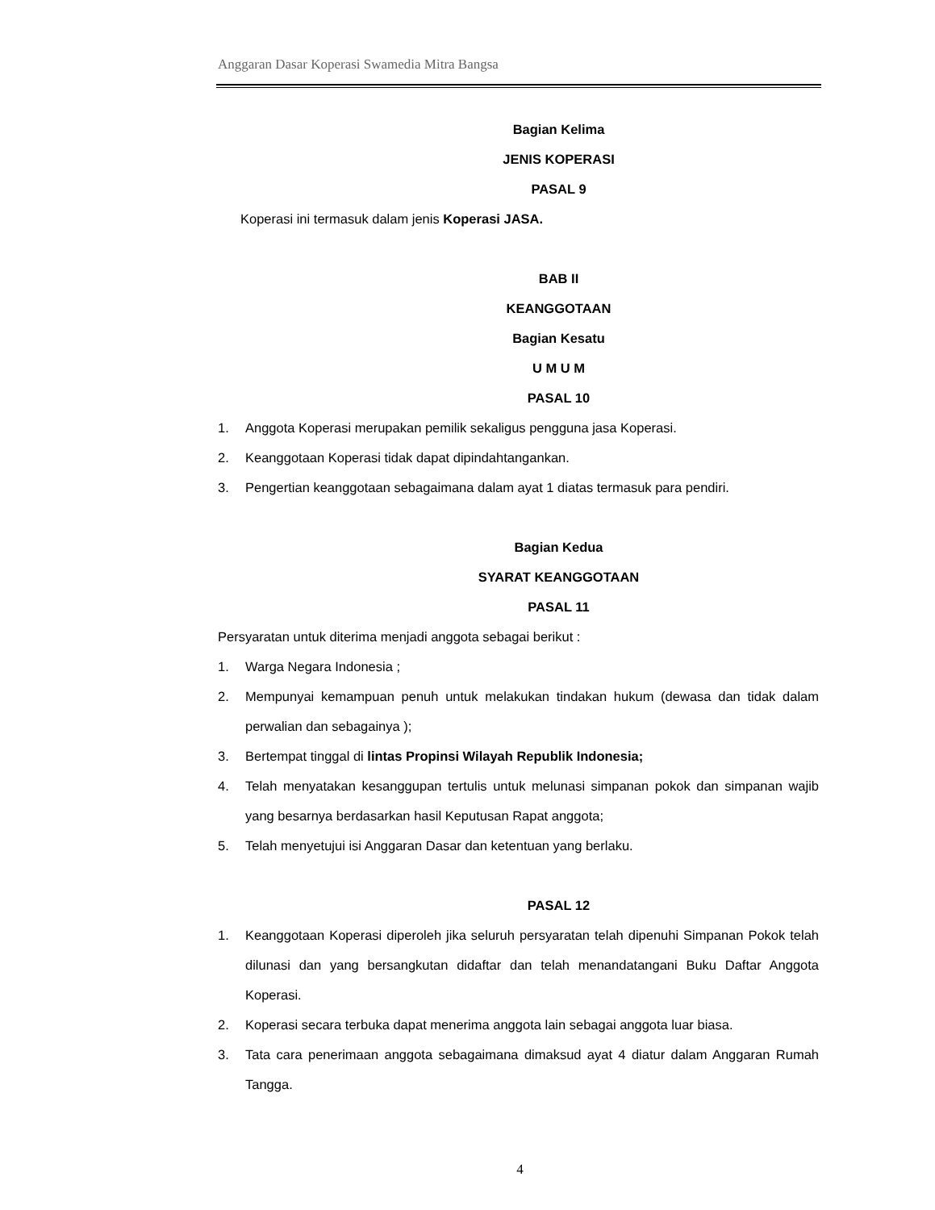Anggaran Dasar Koperasi Swamedia Mitra Bangsa
Bagian Kelima
JENIS KOPERASI
PASAL 9
Koperasi ini termasuk dalam jenis Koperasi JASA.
BAB II
KEANGGOTAAN
Bagian Kesatu
U M U M
PASAL 10
1. Anggota Koperasi merupakan pemilik sekaligus pengguna jasa Koperasi.
2. Keanggotaan Koperasi tidak dapat dipindahtangankan.
3. Pengertian keanggotaan sebagaimana dalam ayat 1 diatas termasuk para pendiri.
Bagian Kedua
SYARAT KEANGGOTAAN
PASAL 11
Persyaratan untuk diterima menjadi anggota sebagai berikut :
1. Warga Negara Indonesia ;
2. Mempunyai kemampuan penuh untuk melakukan tindakan hukum (dewasa dan tidak dalam perwalian dan sebagainya );
3. Bertempat tinggal di lintas Propinsi Wilayah Republik Indonesia;
4. Telah menyatakan kesanggupan tertulis untuk melunasi simpanan pokok dan simpanan wajib yang besarnya berdasarkan hasil Keputusan Rapat anggota;
5. Telah menyetujui isi Anggaran Dasar dan ketentuan yang berlaku.
PASAL 12
1. Keanggotaan Koperasi diperoleh jika seluruh persyaratan telah dipenuhi Simpanan Pokok telah dilunasi dan yang bersangkutan didaftar dan telah menandatangani Buku Daftar Anggota Koperasi.
2. Koperasi secara terbuka dapat menerima anggota lain sebagai anggota luar biasa.
3. Tata cara penerimaan anggota sebagaimana dimaksud ayat 4 diatur dalam Anggaran Rumah Tangga.
4